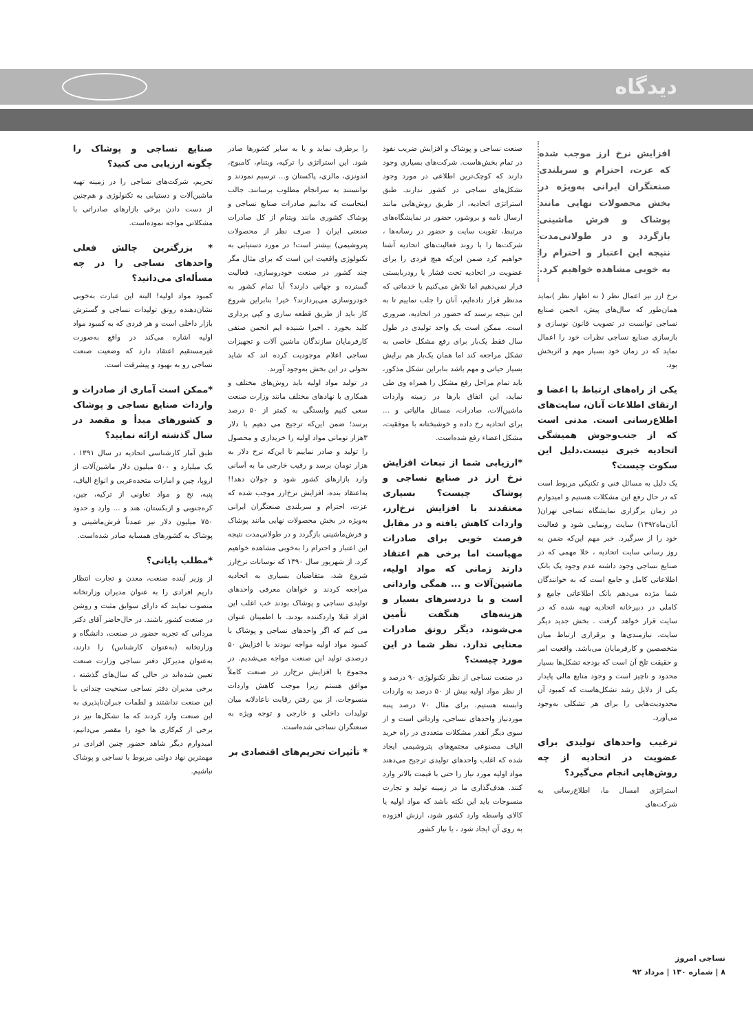دیدگاه
افزایش نرخ ارز موجب شده که عزت، احترام و سربلندی صنعتگران ایرانی به‌ویژه در بخش محصولات نهایی مانند پوشاک و فرش ماشینی بازگردد و در طولانی‌مدت نتیجه این اعتبار و احترام را به خوبی مشاهده خواهیم کرد.
نرخ ارز نیز اعمال نظر ( نه اظهار نظر )نماید همان‌طور که سال‌های پیش، انجمن صنایع نساجی توانست در تصویب قانون نوسازی و بازسازی صنایع نساجی نظرات خود را اعمال نماید که در زمان خود بسیار مهم و اثربخش بود.
یکی از راه‌های ارتباط با اعضا و ارتقای اطلاعات آنان، سایت‌های اطلاع‌رسانی است. مدتی است که از جنب‌وجوش همیشگی اتحادیه خبری نیست.دلیل این سکوت چیست؟
یک دلیل به مسائل فنی و تکنیکی مربوط است که در حال رفع این مشکلات هستیم و امیدوارم در زمان برگزاری نمایشگاه نساجی تهران( آبان‌ماه۱۳۹۲) سایت رونمایی شود و فعالیت خود را از سرگیرد. خبر مهم این‌که ضمن به روز رسانی سایت اتحادیه ، خلا مهمی که در صنایع نساجی وجود داشته عدم وجود یک بانک اطلاعاتی کامل و جامع است که به خوانندگان شما مژده می‌دهم بانک اطلاعاتی جامع و کاملی در دبیرخانه اتحادیه تهیه شده که در سایت قرار خواهد گرفت . بخش جدید دیگر سایت، نیازمندی‌ها و برقراری ارتباط میان متخصصین و کارفرمایان می‌باشد. واقعیت امر و حقیقت تلخ آن است که بودجه تشکل‌ها بسیار محدود و ناچیز است و وجود منابع مالی پایدار یکی از دلایل رشد تشکل‌هاست که کمبود آن محدودیت‌هایی را برای هر تشکلی به‌وجود می‌آورد.
ترغیب واحدهای تولیدی برای عضویت در اتحادیه از چه روش‌هایی انجام می‌گیرد؟
استراتژی امسال ما، اطلاع‌رسانی به شرکت‌های
صنعت نساجی و پوشاک و افزایش ضریب نفوذ در تمام بخش‌هاست. شرکت‌های بسیاری وجود دارند که کوچک‌ترین اطلاعی در مورد وجود تشکل‌های نساجی در کشور ندارند. طبق استراتژی اتحادیه، از طریق روش‌هایی مانند ارسال نامه و بروشور، حضور در نمایشگاه‌های مرتبط، تقویت سایت و حضور در رسانه‌ها ، شرکت‌ها را با روند فعالیت‌های اتحادیه آشنا خواهیم کرد ضمن این‌که هیچ فردی را برای عضویت در اتحادیه تحت فشار یا رودربایستی قرار نمی‌دهیم اما تلاش می‌کنیم با خدماتی که مدنظر قرار داده‌ایم، آنان را جلب نماییم تا به این نتیجه برسند که حضور در اتحادیه، ضروری است. ممکن است یک واحد تولیدی در طول سال فقط یک‌بار برای رفع مشکل خاصی به تشکل مراجعه کند اما همان یک‌بار هم برایش بسیار حیاتی و مهم باشد بنابراین تشکل مذکور، باید تمام مراحل رفع مشکل را همراه وی طی نماید، این اتفاق بارها در زمینه واردات ماشین‌آلات، صادرات، مسائل مالیاتی و ... برای اتحادیه رخ داده و خوشبختانه با موفقیت، مشکل اعضاء رفع شده‌است.
*ارزیابی شما از تبعات افزایش نرخ ارز در صنایع نساجی و پوشاک چیست؟ بسیاری معتقدند با افزایش نرخ‌ارز، واردات کاهش یافته و در مقابل فرصت خوبی برای صادرات مهیاست اما برخی هم اعتقاد دارند زمانی که مواد اولیه، ماشین‌آلات و ... همگی وارداتی است و با دردسرهای بسیار و هزینه‌های هنگفت تأمین می‌شوند، دیگر رونق صادرات معنایی ندارد. نظر شما در این مورد چیست؟
در صنعت نساجی از نظر تکنولوژی ۹۰ درصد و از نظر مواد اولیه بیش از ۵۰ درصد به واردات وابسته هستیم. برای مثال ۷۰ درصد پنبه موردنیاز واحدهای نساجی، وارداتی است و از سوی دیگر آنقدر مشکلات متعددی در راه خرید الیاف مصنوعی مجتمع‌های پتروشیمی ایجاد شده که اغلب واحدهای تولیدی ترجیح می‌دهند مواد اولیه مورد نیاز را حتی با قیمت بالاتر وارد کنند. هدف‌گذاری ما در زمینه تولید و تجارت منسوجات باید این نکته باشد که مواد اولیه یا کالای واسطه وارد کشور شود، ارزش افزوده به روی آن ایجاد شود ، یا نیاز کشور
را برطرف نماید و یا به سایر کشورها صادر شود. این استراتژی را ترکیه، ویتنام، کامبوج، اندونزی، مالزی، پاکستان و... ترسیم نمودند و توانستند به سرانجام مطلوب برسانند. جالب اینجاست که بدانیم صادرات صنایع نساجی و پوشاک کشوری مانند ویتنام از کل صادرات صنعتی ایران ( صرف نظر از محصولات پتروشیمی) بیشتر است! در مورد دستیابی به تکنولوژی واقعیت این است که برای مثال مگر چند کشور در صنعت خودروسازی، فعالیت گسترده و جهانی دارند؟ آیا تمام کشور به خودروسازی می‌پردازند؟ خیر! بنابراین شروع کار باید از طریق قطعه سازی و کپی برداری کلید بخورد . اخیرا شنیده ایم انجمن صنفی کارفرمایان سازندگان ماشین آلات و تجهیزات نساجی اعلام موجودیت کرده اند که شاید تحولی در این بخش به‌وجود آورند.
در تولید مواد اولیه باید روش‌های مختلف و همکاری با نهادهای مختلف مانند وزارت صنعت سعی کنیم وابستگی به کمتر از ۵۰ درصد برسد؛ ضمن این‌که ترجیح می دهیم با دلار ۳هزار تومانی مواد اولیه را خریداری و محصول را تولید و صادر نماییم تا این‌که نرخ دلار به هزار تومان برسد و رقیب خارجی ما به آسانی وارد بازارهای کشور شود و جولان دهد!! به‌اعتقاد بنده، افزایش نرخ‌ارز موجب شده که عزت، احترام و سربلندی صنعتگران ایرانی به‌ویژه در بخش محصولات نهایی مانند پوشاک و فرش‌ماشینی بازگردد و در طولانی‌مدت نتیجه این اعتبار و احترام را به‌خوبی مشاهده خواهیم کرد. از شهریور سال ۱۳۹۰ که نوسانات نرخ‌ارز شروع شد، متقاضیان بسیاری به اتحادیه مراجعه کردند و خواهان معرفی واحدهای تولیدی نساجی و پوشاک بودند خب اغلب این افراد قبلا واردکننده بودند. با اطمینان عنوان می کنم که اگر واحدهای نساجی و پوشاک با کمبود مواد اولیه مواجه نبودند با افزایش ۵۰ درصدی تولید این صنعت مواجه می‌شدیم. در مجموع با افزایش نرخ‌ارز در صنعت کاملاً موافق هستم زیرا موجب کاهش واردات منسوجات، از بین رفتن رقابت ناعادلانه میان تولیدات داخلی و خارجی و توجه ویژه به صنعتگران نساجی شده‌است.
* تأثیرات تحریم‌های اقتصادی بر
صنایع نساجی و پوشاک را چگونه ارزیابی می کنید؟
تحریم، شرکت‌های نساجی را در زمینه تهیه ماشین‌آلات و دستیابی به تکنولوژی و هم‌چنین از دست دادن برخی بازارهای صادراتی با مشکلاتی مواجه نموده‌است.
* بزرگترین چالش فعلی واحدهای نساجی را در چه مسأله‌ای می‌دانید؟
کمبود مواد اولیه! البته این عبارت به‌خوبی نشان‌دهنده رونق تولیدات نساجی و گسترش بازار داخلی است و هر فردی که به کمبود مواد اولیه اشاره می‌کند در واقع به‌صورت غیرمستقیم اعتقاد دارد که وضعیت صنعت نساجی رو به بهبود و پیشرفت است.
*ممکن است آماری از صادرات و واردات صنایع نساجی و پوشاک و کشورهای مبدأ و مقصد در سال گذشته ارائه نمایید؟
طبق آمار کارشناسی اتحادیه در سال ۱۳۹۱ ، یک میلیارد و ۵۰۰ میلیون دلار ماشین‌آلات از اروپا، چین و امارات متحده‌عربی و انواع الیاف، پنبه، نخ و مواد تعاونی از ترکیه، چین، کره‌جنوبی و ازبکستان، هند و ... وارد و حدود ۷۵۰ میلیون دلار نیز عمدتاً فرش‌ماشینی و پوشاک به کشورهای همسایه صادر شده‌است.
*مطلب پایانی؟
از وزیر آینده صنعت، معدن و تجارت انتظار داریم افرادی را به عنوان مدیران وزارتخانه منصوب نمایند که دارای سوابق مثبت و روشن در صنعت کشور باشند. در حال‌حاضر آقای دکتر مردانی که تجربه حضور در صنعت، دانشگاه و وزارتخانه (به‌عنوان کارشناس) را دارند، به‌عنوان مدیرکل دفتر نساجی وزارت صنعت تعیین شده‌اند در حالی که سال‌های گذشته ، برخی مدیران دفتر نساجی سنخیت چندانی با این صنعت نداشتند و لطمات جبران‌ناپذیری به این صنعت وارد کردند که ما تشکل‌ها نیز در برخی از کم‌کاری ها خود را مقصر می‌دانیم، امیدوارم دیگر شاهد حضور چنین افرادی در مهمترین نهاد دولتی مربوط با نساجی و پوشاک نباشیم.
نساجی امروز
۸ | شماره ۱۳۰ | مرداد ۹۲